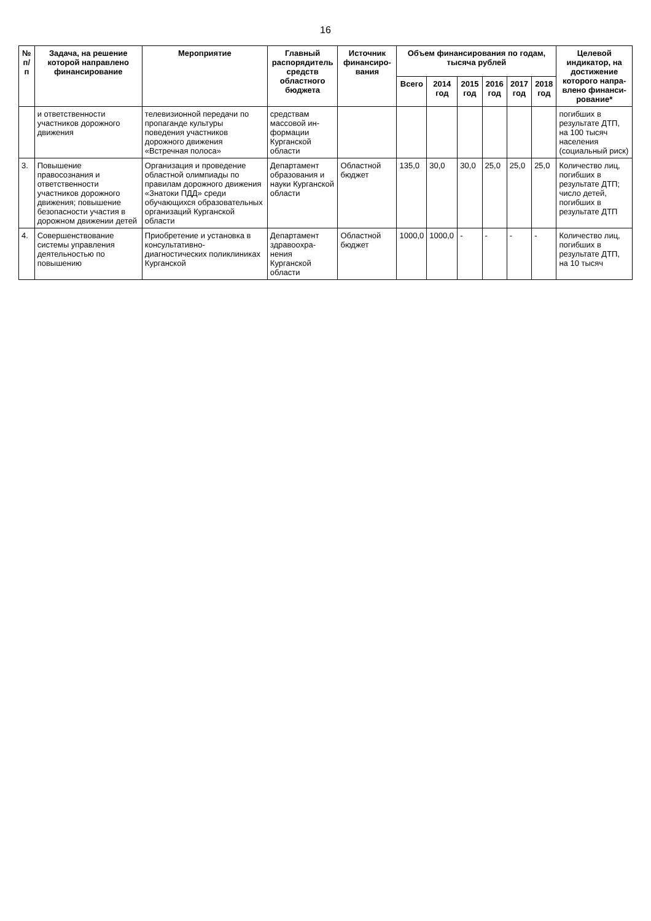16
| № п/п | Задача, на решение которой направлено финанси­рование | Мероприятие | Главный распоряди­тель средств областного бюджета | Источник финансиро­вания | Объем финансирования по годам, тысяча рублей | | | | | | Целевой индикатор, на достиже­ние которого напра­влено финанси­рование* |
| --- | --- | --- | --- | --- | --- | --- | --- | --- | --- | --- | --- |
| | | | | | Всего | 2014 год | 2015 год | 2016 год | 2017 год | 2018 год | |
| | и ответствен­ности участников дорожного движения | телевизионной передачи по пропаганде культуры поведения участников дорожного движения «Встречная полоса» | средствам массовой ин­формации Курганской области | | | | | | | | погибших в результате ДТП, на 100 тысяч населения (социаль­ный риск) |
| 3. | Повышение правосознания и ответствен­ности участников дорожного движения; повышение безопасности участия в дорожном движении детей | Организация и проведение областной олимпиады по правилам дорожного движения «Знатоки ПДД» среди обучающихся образовательных организаций Курганской области | Департамент образования и науки Курганской области | Областной бюджет | 135,0 | 30,0 | 30,0 | 25,0 | 25,0 | 25,0 | Количество лиц, погибших в результате ДТП; число детей, погибших в результате ДТП |
| 4. | Совершен­ствование системы управления деятельностью по повышению | Приобретение и установка в консультативно-диагностических поликлиниках Курганской | Департамент здравоохра­нения Курганской области | Областной бюджет | 1000,0 | 1000,0 | - | - | - | - | Количество лиц, погибших в результате ДТП, на 10 тысяч |